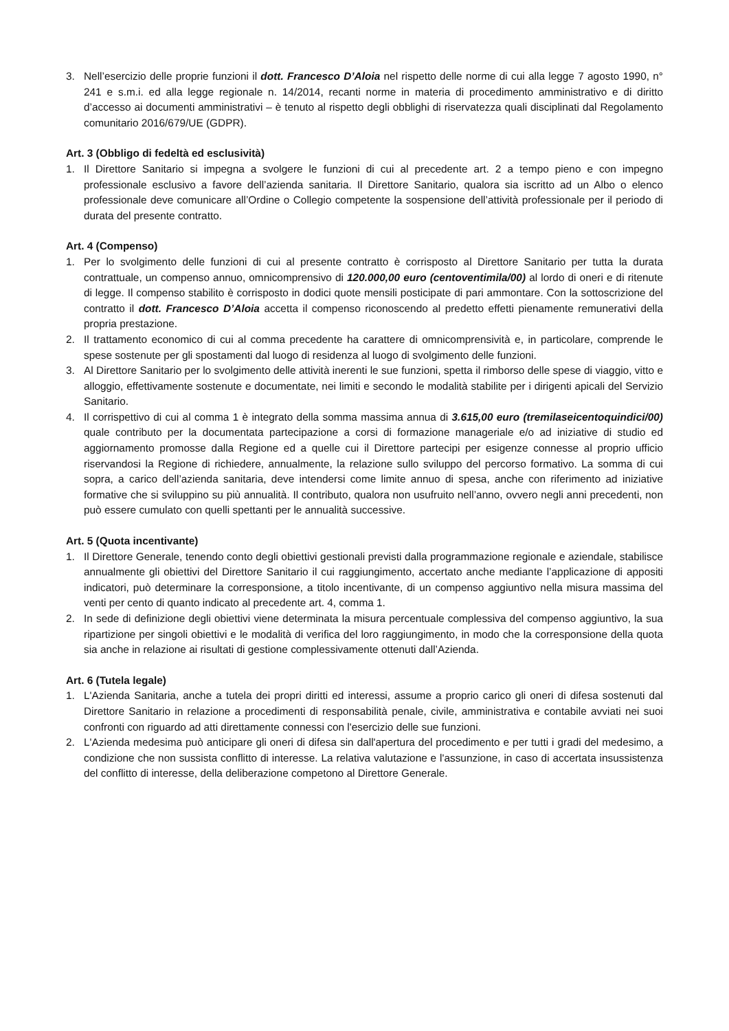3. Nell’esercizio delle proprie funzioni il dott. Francesco D’Aloia nel rispetto delle norme di cui alla legge 7 agosto 1990, n° 241 e s.m.i. ed alla legge regionale n. 14/2014, recanti norme in materia di procedimento amministrativo e di diritto d’accesso ai documenti amministrativi – è tenuto al rispetto degli obblighi di riservatezza quali disciplinati dal Regolamento comunitario 2016/679/UE (GDPR).
Art. 3 (Obbligo di fedeltà ed esclusività)
1. Il Direttore Sanitario si impegna a svolgere le funzioni di cui al precedente art. 2 a tempo pieno e con impegno professionale esclusivo a favore dell’azienda sanitaria. Il Direttore Sanitario, qualora sia iscritto ad un Albo o elenco professionale deve comunicare all’Ordine o Collegio competente la sospensione dell’attività professionale per il periodo di durata del presente contratto.
Art. 4 (Compenso)
1. Per lo svolgimento delle funzioni di cui al presente contratto è corrisposto al Direttore Sanitario per tutta la durata contrattuale, un compenso annuo, omnicomprensivo di 120.000,00 euro (centoventimila/00) al lordo di oneri e di ritenute di legge. Il compenso stabilito è corrisposto in dodici quote mensili posticipate di pari ammontare. Con la sottoscrizione del contratto il dott. Francesco D’Aloia accetta il compenso riconoscendo al predetto effetti pienamente remunerativi della propria prestazione.
2. Il trattamento economico di cui al comma precedente ha carattere di omnicomprensività e, in particolare, comprende le spese sostenute per gli spostamenti dal luogo di residenza al luogo di svolgimento delle funzioni.
3. Al Direttore Sanitario per lo svolgimento delle attività inerenti le sue funzioni, spetta il rimborso delle spese di viaggio, vitto e alloggio, effettivamente sostenute e documentate, nei limiti e secondo le modalità stabilite per i dirigenti apicali del Servizio Sanitario.
4. Il corrispettivo di cui al comma 1 è integrato della somma massima annua di 3.615,00 euro (tremilaseicentoquindici/00) quale contributo per la documentata partecipazione a corsi di formazione manageriale e/o ad iniziative di studio ed aggiornamento promosse dalla Regione ed a quelle cui il Direttore partecipi per esigenze connesse al proprio ufficio riservandosi la Regione di richiedere, annualmente, la relazione sullo sviluppo del percorso formativo. La somma di cui sopra, a carico dell’azienda sanitaria, deve intendersi come limite annuo di spesa, anche con riferimento ad iniziative formative che si sviluppino su più annualità. Il contributo, qualora non usufruito nell’anno, ovvero negli anni precedenti, non può essere cumulato con quelli spettanti per le annualità successive.
Art. 5 (Quota incentivante)
1. Il Direttore Generale, tenendo conto degli obiettivi gestionali previsti dalla programmazione regionale e aziendale, stabilisce annualmente gli obiettivi del Direttore Sanitario il cui raggiungimento, accertato anche mediante l’applicazione di appositi indicatori, può determinare la corresponsione, a titolo incentivante, di un compenso aggiuntivo nella misura massima del venti per cento di quanto indicato al precedente art. 4, comma 1.
2. In sede di definizione degli obiettivi viene determinata la misura percentuale complessiva del compenso aggiuntivo, la sua ripartizione per singoli obiettivi e le modalità di verifica del loro raggiungimento, in modo che la corresponsione della quota sia anche in relazione ai risultati di gestione complessivamente ottenuti dall’Azienda.
Art. 6 (Tutela legale)
1. L'Azienda Sanitaria, anche a tutela dei propri diritti ed interessi, assume a proprio carico gli oneri di difesa sostenuti dal Direttore Sanitario in relazione a procedimenti di responsabilità penale, civile, amministrativa e contabile avviati nei suoi confronti con riguardo ad atti direttamente connessi con l'esercizio delle sue funzioni.
2. L'Azienda medesima può anticipare gli oneri di difesa sin dall'apertura del procedimento e per tutti i gradi del medesimo, a condizione che non sussista conflitto di interesse. La relativa valutazione e l'assunzione, in caso di accertata insussistenza del conflitto di interesse, della deliberazione competono al Direttore Generale.